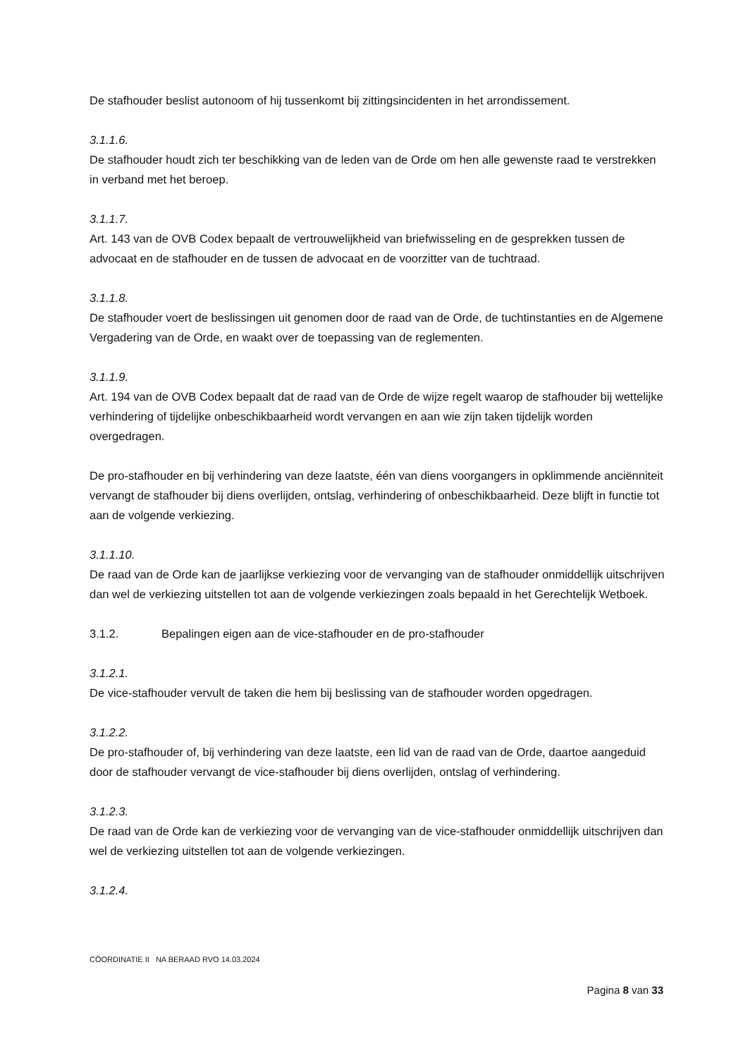De stafhouder beslist autonoom of hij tussenkomt bij zittingsincidenten in het arrondissement.
3.1.1.6.
De stafhouder houdt zich ter beschikking van de leden van de Orde om hen alle gewenste raad te verstrekken in verband met het beroep.
3.1.1.7.
Art. 143 van de OVB Codex bepaalt de vertrouwelijkheid van briefwisseling en de gesprekken tussen de advocaat en de stafhouder en de tussen de advocaat en de voorzitter van de tuchtraad.
3.1.1.8.
De stafhouder voert de beslissingen uit genomen door de raad van de Orde, de tuchtinstanties en de Algemene Vergadering van de Orde, en waakt over de toepassing van de reglementen.
3.1.1.9.
Art. 194 van de OVB Codex bepaalt dat de raad van de Orde de wijze regelt waarop de stafhouder bij wettelijke verhindering of tijdelijke onbeschikbaarheid wordt vervangen en aan wie zijn taken tijdelijk worden overgedragen.
De pro-stafhouder en bij verhindering van deze laatste, één van diens voorgangers in opklimmende anciënniteit vervangt de stafhouder bij diens overlijden, ontslag, verhindering of onbeschikbaarheid. Deze blijft in functie tot aan de volgende verkiezing.
3.1.1.10.
De raad van de Orde kan de jaarlijkse verkiezing voor de vervanging van de stafhouder onmiddellijk uitschrijven dan wel de verkiezing uitstellen tot aan de volgende verkiezingen zoals bepaald in het Gerechtelijk Wetboek.
3.1.2. Bepalingen eigen aan de vice-stafhouder en de pro-stafhouder
3.1.2.1.
De vice-stafhouder vervult de taken die hem bij beslissing van de stafhouder worden opgedragen.
3.1.2.2.
De pro-stafhouder of, bij verhindering van deze laatste, een lid van de raad van de Orde, daartoe aangeduid door de stafhouder vervangt de vice-stafhouder bij diens overlijden, ontslag of verhindering.
3.1.2.3.
De raad van de Orde kan de verkiezing voor de vervanging van de vice-stafhouder onmiddellijk uitschrijven dan wel de verkiezing uitstellen tot aan de volgende verkiezingen.
3.1.2.4.
CÖORDINATIE II NA BERAAD RVO 14.03.2024
Pagina 8 van 33